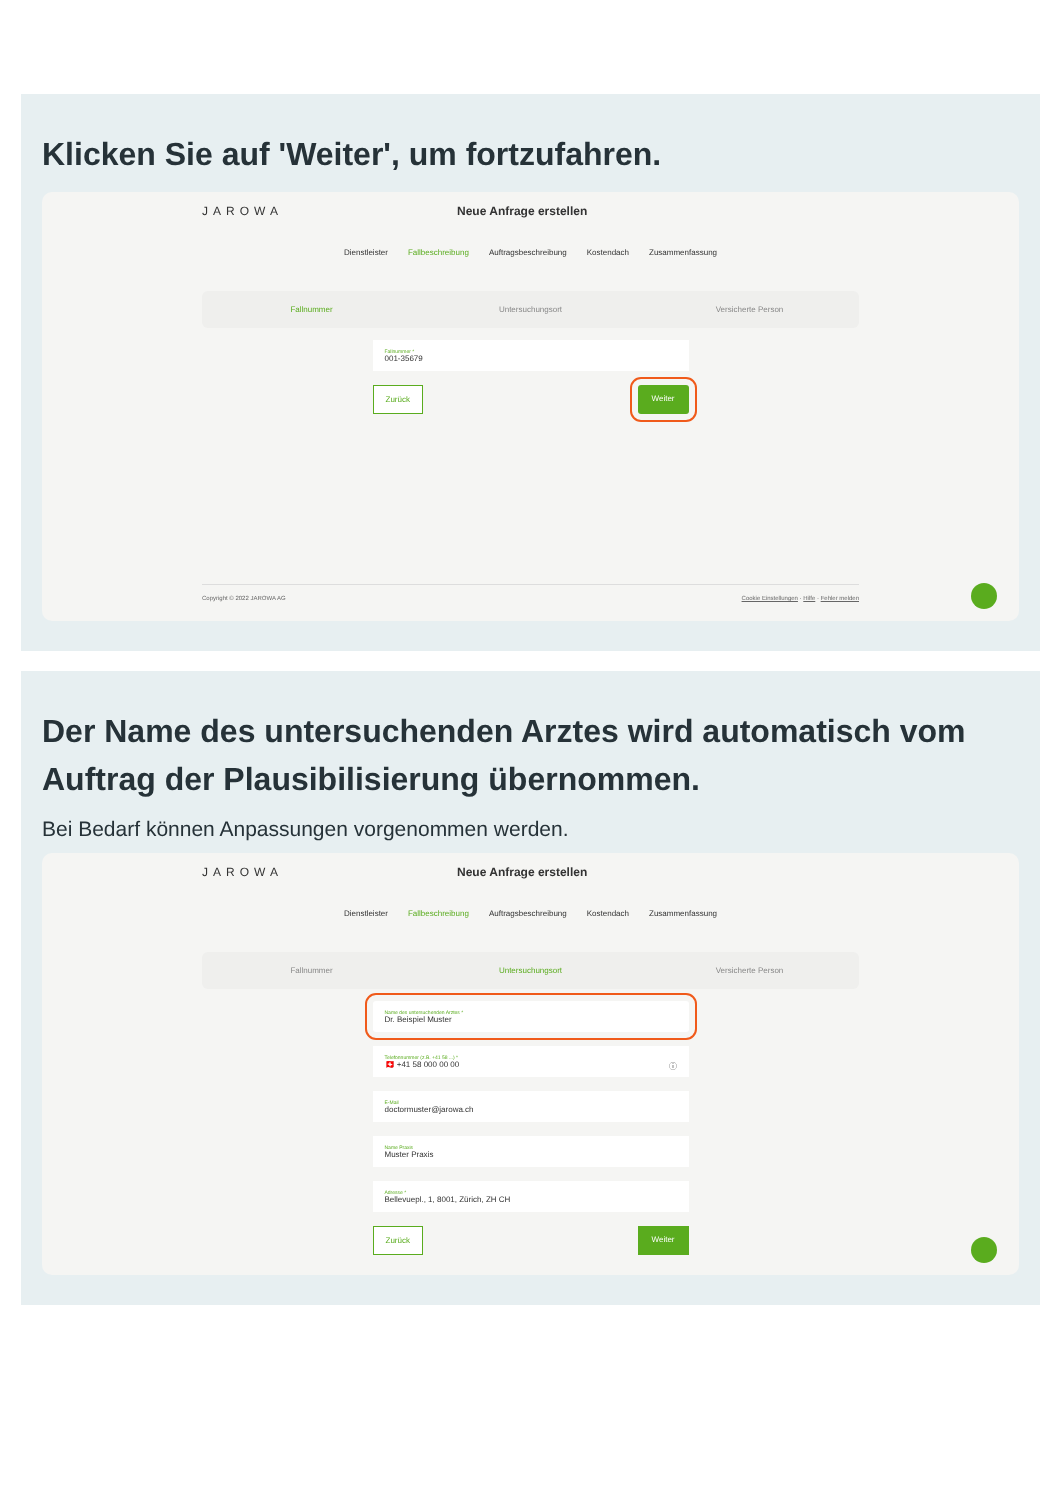Klicken Sie auf 'Weiter', um fortzufahren.
JAROWA Neue Anfrage erstellen
Dienstleister Fallbeschreibung Auftragsbeschreibung Kostendach Zusammenfassung
Fallnummer Untersuchungsort Versicherte Person
Fallnummer *
001-35679
Zurück Weiter
Copyright © 2022 JAROWA AG Cookie Einstellungen · Hilfe · Fehler melden
Der Name des untersuchenden Arztes wird automatisch vom Auftrag der Plausibilisierung übernommen.
Bei Bedarf können Anpassungen vorgenommen werden.
JAROWA Neue Anfrage erstellen
Dienstleister Fallbeschreibung Auftragsbeschreibung Kostendach Zusammenfassung
Fallnummer Untersuchungsort Versicherte Person
Name des untersuchenden Arztes *
Dr. Beispiel Muster
Telefonnummer (z.B. +41 58 ...) *
🇨🇭 +41 58 000 00 00 ⓘ
E-Mail
doctormuster@jarowa.ch
Name Praxis
Muster Praxis
Adresse *
Bellevuepl., 1, 8001, Zürich, ZH CH
Zurück Weiter